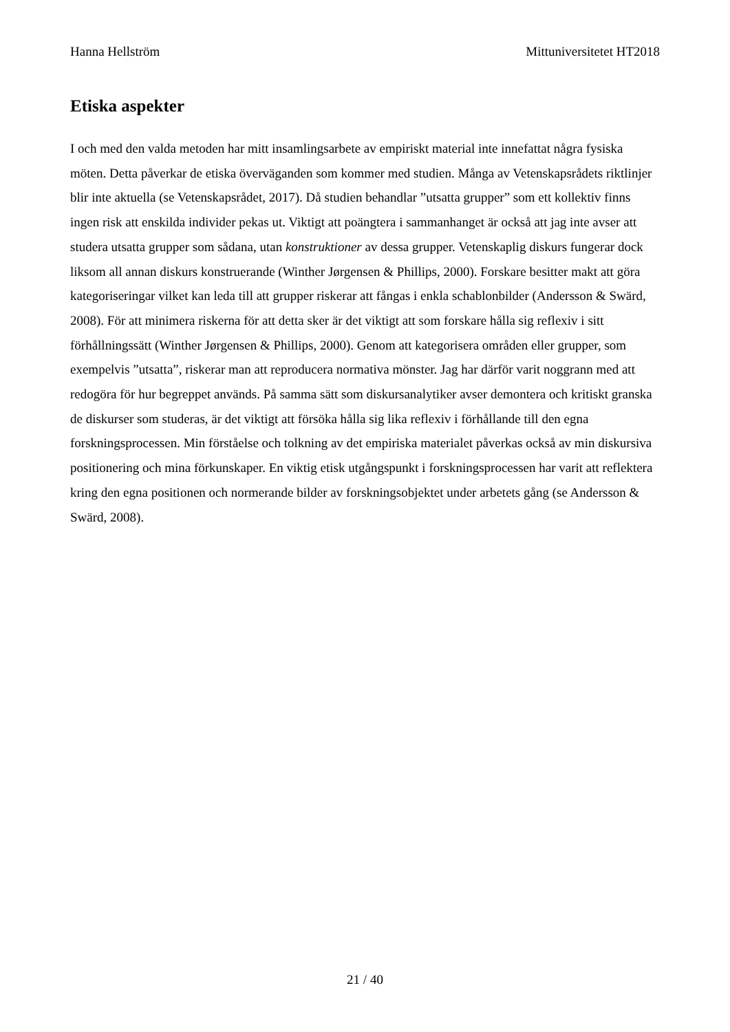Hanna Hellström Mittuniversitetet HT2018
Etiska aspekter
I och med den valda metoden har mitt insamlingsarbete av empiriskt material inte innefattat några fysiska möten. Detta påverkar de etiska överväganden som kommer med studien. Många av Vetenskapsrådets riktlinjer blir inte aktuella (se Vetenskapsrådet, 2017). Då studien behandlar ”utsatta grupper” som ett kollektiv finns ingen risk att enskilda individer pekas ut. Viktigt att poängtera i sammanhanget är också att jag inte avser att studera utsatta grupper som sådana, utan konstruktioner av dessa grupper. Vetenskaplig diskurs fungerar dock liksom all annan diskurs konstruerande (Winther Jørgensen & Phillips, 2000). Forskare besitter makt att göra kategoriseringar vilket kan leda till att grupper riskerar att fångas i enkla schablonbilder (Andersson & Swärd, 2008). För att minimera riskerna för att detta sker är det viktigt att som forskare hålla sig reflexiv i sitt förhållningssätt (Winther Jørgensen & Phillips, 2000). Genom att kategorisera områden eller grupper, som exempelvis ”utsatta”, riskerar man att reproducera normativa mönster. Jag har därför varit noggrann med att redogöra för hur begreppet används. På samma sätt som diskursanalytiker avser demontera och kritiskt granska de diskurser som studeras, är det viktigt att försöka hålla sig lika reflexiv i förhållande till den egna forskningsprocessen. Min förståelse och tolkning av det empiriska materialet påverkas också av min diskursiva positionering och mina förkunskaper. En viktig etisk utgångspunkt i forskningsprocessen har varit att reflektera kring den egna positionen och normerande bilder av forskningsobjektet under arbetets gång (se Andersson & Swärd, 2008).
21 / 40